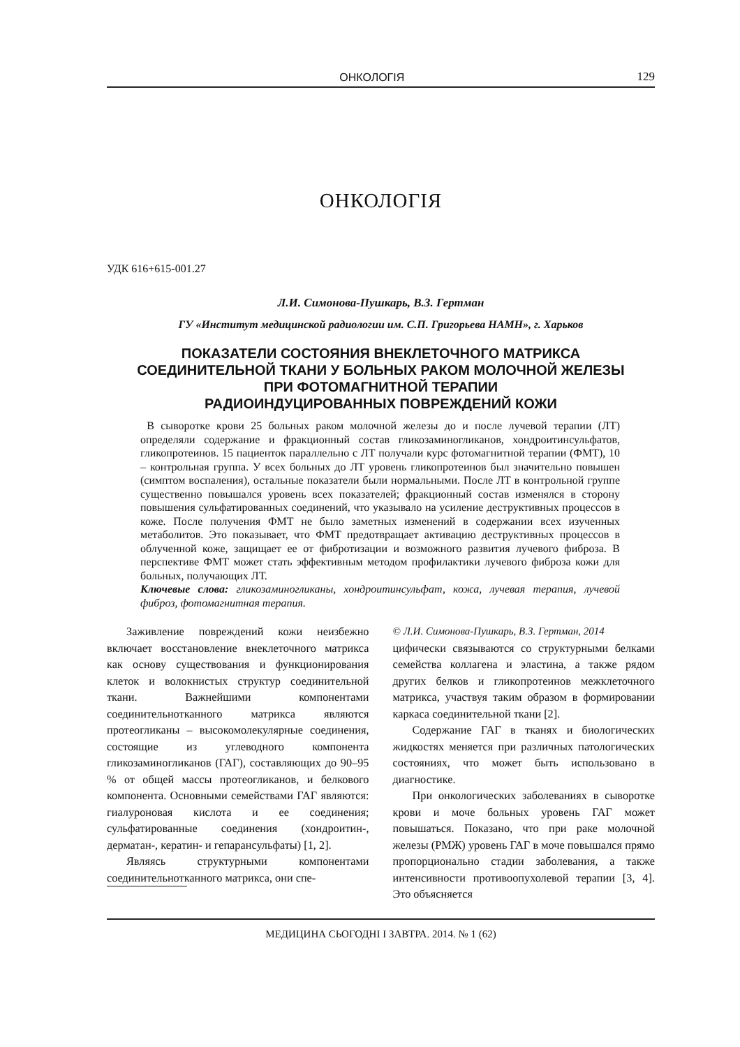ОНКОЛОГІЯ 129
ОНКОЛОГІЯ
УДК 616+615-001.27
Л.И. Симонова-Пушкарь, В.З. Гертман
ГУ «Институт медицинской радиологии им. С.П. Григорьева НАМН», г. Харьков
ПОКАЗАТЕЛИ СОСТОЯНИЯ ВНЕКЛЕТОЧНОГО МАТРИКСА
СОЕДИНИТЕЛЬНОЙ ТКАНИ У БОЛЬНЫХ РАКОМ МОЛОЧНОЙ ЖЕЛЕЗЫ
ПРИ ФОТОМАГНИТНОЙ ТЕРАПИИ
РАДИОИНДУЦИРОВАННЫХ ПОВРЕЖДЕНИЙ КОЖИ
В сыворотке крови 25 больных раком молочной железы до и после лучевой терапии (ЛТ) определяли содержание и фракционный состав гликозаминогликанов, хондроитинсульфатов, гликопротеинов. 15 пациенток параллельно с ЛТ получали курс фотомагнитной терапии (ФМТ), 10 – контрольная группа. У всех больных до ЛТ уровень гликопротеинов был значительно повышен (симптом воспаления), остальные показатели были нормальными. После ЛТ в контрольной группе существенно повышался уровень всех показателей; фракционный состав изменялся в сторону повышения сульфатированных соединений, что указывало на усиление деструктивных процессов в коже. После получения ФМТ не было заметных изменений в содержании всех изученных метаболитов. Это показывает, что ФМТ предотвращает активацию деструктивных процессов в облученной коже, защищает ее от фибротизации и возможного развития лучевого фиброза. В перспективе ФМТ может стать эффективным методом профилактики лучевого фиброза кожи для больных, получающих ЛТ.
Ключевые слова: гликозаминогликаны, хондроитинсульфат, кожа, лучевая терапия, лучевой фиброз, фотомагнитная терапия.
Заживление повреждений кожи неизбежно включает восстановление внеклеточного матрикса как основу существования и функционирования клеток и волокнистых структур соединительной ткани. Важнейшими компонентами соединительнотканного матрикса являются протеогликаны – высокомолекулярные соединения, состоящие из углеводного компонента гликозаминогликанов (ГАГ), составляющих до 90–95 % от общей массы протеогликанов, и белкового компонента. Основными семействами ГАГ являются: гиалуроновая кислота и ее соединения; сульфатированные соединения (хондроитин-, дерматан-, кератин- и гепарансульфаты) [1, 2].
Являясь структурными компонентами соединительнотканного матрикса, они спе-
© Л.И. Симонова-Пушкарь, В.З. Гертман, 2014
цифически связываются со структурными белками семейства коллагена и эластина, а также рядом других белков и гликопротеинов межклеточного матрикса, участвуя таким образом в формировании каркаса соединительной ткани [2].
Содержание ГАГ в тканях и биологических жидкостях меняется при различных патологических состояниях, что может быть использовано в диагностике.
При онкологических заболеваниях в сыворотке крови и моче больных уровень ГАГ может повышаться. Показано, что при раке молочной железы (РМЖ) уровень ГАГ в моче повышался прямо пропорционально стадии заболевания, а также интенсивности противоопухолевой терапии [3, 4]. Это объясняется
МЕДИЦИНА СЬОГОДНІ І ЗАВТРА. 2014. № 1 (62)